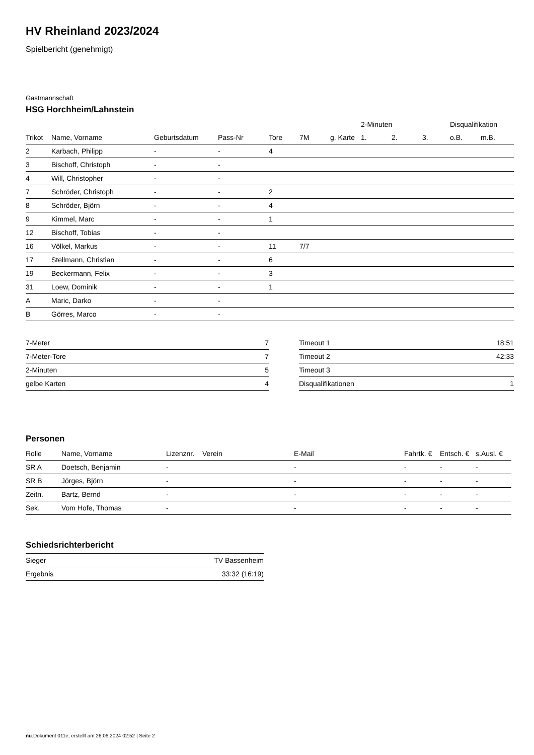HV Rheinland 2023/2024
Spielbericht (genehmigt)
Gastmannschaft
HSG Horchheim/Lahnstein
| | | | | | | | 2-Minuten | | | Disqualifikation | |
| --- | --- | --- | --- | --- | --- | --- | --- | --- | --- | --- | --- |
| Trikot | Name, Vorname | Geburtsdatum | Pass-Nr | Tore | 7M | g. Karte | 1. | 2. | 3. | o.B. | m.B. |
| 2 | Karbach, Philipp | - | - | 4 | | | | | | | |
| 3 | Bischoff, Christoph | - | - | | | | | | | | |
| 4 | Will, Christopher | - | - | | | | | | | | |
| 7 | Schröder, Christoph | - | - | 2 | | | | | | | |
| 8 | Schröder, Björn | - | - | 4 | | | | | | | |
| 9 | Kimmel, Marc | - | - | 1 | | | | | | | |
| 12 | Bischoff, Tobias | - | - | | | | | | | | |
| 16 | Völkel, Markus | - | - | 11 | 7/7 | | | | | | |
| 17 | Stellmann, Christian | - | - | 6 | | | | | | | |
| 19 | Beckermann, Felix | - | - | 3 | | | | | | | |
| 31 | Loew, Dominik | - | - | 1 | | | | | | | |
| A | Maric, Darko | - | - | | | | | | | | |
| B | Görres, Marco | - | - | | | | | | | | |
| 7-Meter | 7 |
| 7-Meter-Tore | 7 |
| 2-Minuten | 5 |
| gelbe Karten | 4 |
| Timeout 1 | 18:51 |
| Timeout 2 | 42:33 |
| Timeout 3 | |
| Disqualifikationen | 1 |
Personen
| Rolle | Name, Vorname | Lizenznr. | Verein | E-Mail | Fahrtk. € | Entsch. € | s.Ausl. € |
| --- | --- | --- | --- | --- | --- | --- | --- |
| SR A | Doetsch, Benjamin | - | | - | - | - | - |
| SR B | Jörges, Björn | - | | - | - | - | - |
| Zeitn. | Bartz, Bernd | - | | - | - | - | - |
| Sek. | Vom Hofe, Thomas | - | | - | - | - | - |
Schiedsrichterbericht
| Sieger | TV Bassenheim |
| Ergebnis | 33:32 (16:19) |
nu.Dokument 011e, erstellt am 26.06.2024 02:52 | Seite 2